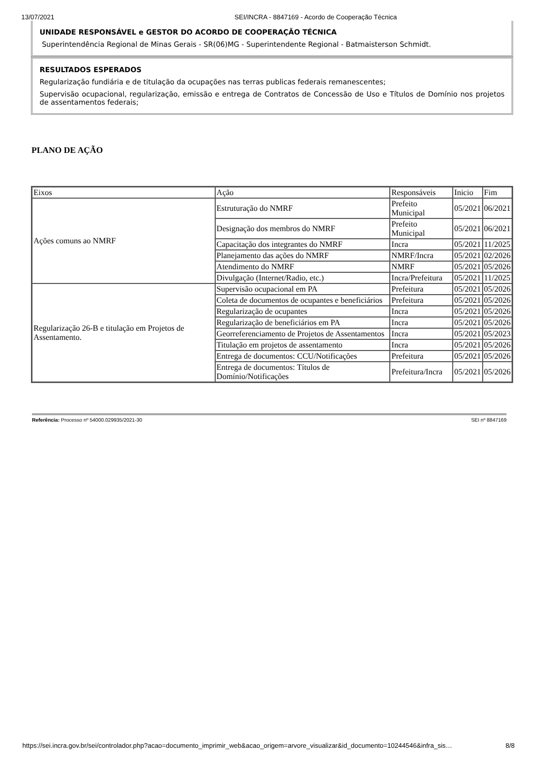13/07/2021 SEI/INCRA - 8847169 - Acordo de Cooperação Técnica
UNIDADE RESPONSÁVEL e GESTOR DO ACORDO DE COOPERAÇÃO TÉCNICA
Superintendência Regional de Minas Gerais - SR(06)MG - Superintendente Regional - Batmaisterson Schmidt.
RESULTADOS ESPERADOS
Regularização fundiária e de titulação da ocupações nas terras publicas federais remanescentes;
Supervisão ocupacional, regularização, emissão e entrega de Contratos de Concessão de Uso e Títulos de Domínio nos projetos de assentamentos federais;
PLANO DE AÇÃO
| Eixos | Ação | Responsáveis | Inicio | Fim |
| Ações comuns ao NMRF | Estruturação do NMRF | Prefeito Municipal | 05/2021 | 06/2021 |
| | Designação dos membros do NMRF | Prefeito Municipal | 05/2021 | 06/2021 |
| | Capacitação dos integrantes do NMRF | Incra | 05/2021 | 11/2025 |
| | Planejamento das ações do NMRF | NMRF/Incra | 05/2021 | 02/2026 |
| | Atendimento do NMRF | NMRF | 05/2021 | 05/2026 |
| | Divulgação (Internet/Radio, etc.) | Incra/Prefeitura | 05/2021 | 11/2025 |
| Regularização 26-B e titulação em Projetos de Assentamento. | Supervisão ocupacional em PA | Prefeitura | 05/2021 | 05/2026 |
| | Coleta de documentos de ocupantes e beneficiários | Prefeitura | 05/2021 | 05/2026 |
| | Regularização de ocupantes | Incra | 05/2021 | 05/2026 |
| | Regularização de beneficiários em PA | Incra | 05/2021 | 05/2026 |
| | Georreferenciamento de Projetos de Assentamentos | Incra | 05/2021 | 05/2023 |
| | Titulação em projetos de assentamento | Incra | 05/2021 | 05/2026 |
| | Entrega de documentos: CCU/Notificações | Prefeitura | 05/2021 | 05/2026 |
| | Entrega de documentos: Títulos de Domínio/Notificações | Prefeitura/Incra | 05/2021 | 05/2026 |
Referência: Processo nº 54000.029935/2021-30 SEI nº 8847169
https://sei.incra.gov.br/sei/controlador.php?acao=documento_imprimir_web&acao_origem=arvore_visualizar&id_documento=10244546&infra_sis… 8/8